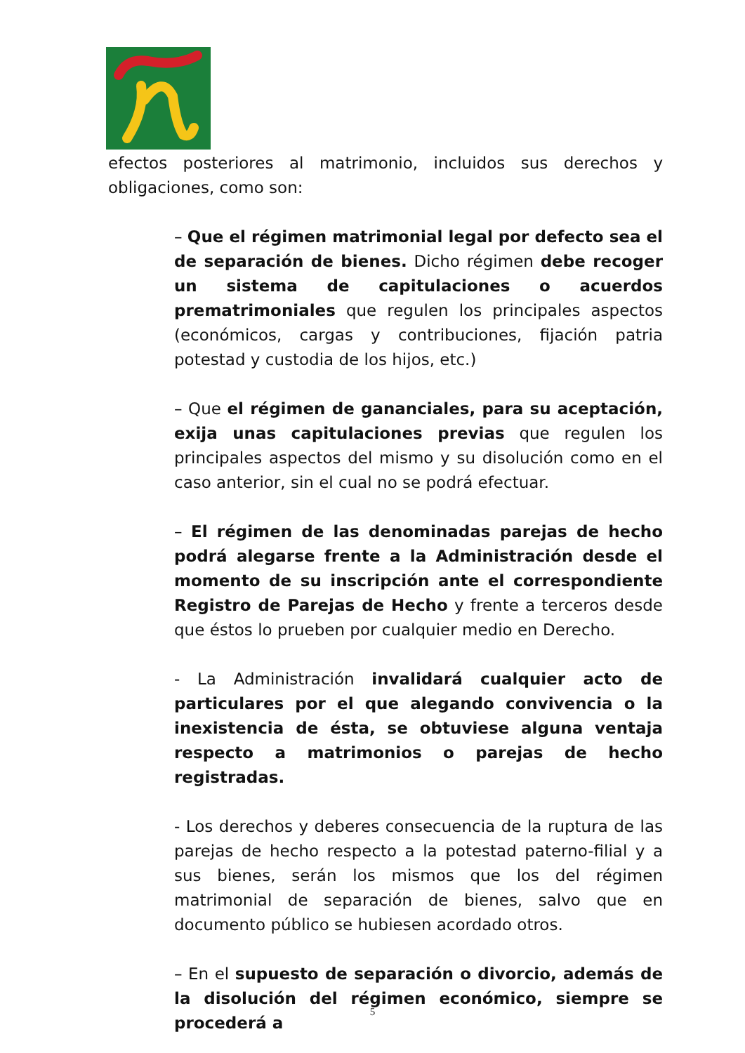efectos posteriores al matrimonio, incluidos sus derechos y obligaciones, como son:
– Que el régimen matrimonial legal por defecto sea el de separación de bienes. Dicho régimen debe recoger un sistema de capitulaciones o acuerdos prematrimoniales que regulen los principales aspectos (económicos, cargas y contribuciones, fijación patria potestad y custodia de los hijos, etc.)
– Que el régimen de gananciales, para su aceptación, exija unas capitulaciones previas que regulen los principales aspectos del mismo y su disolución como en el caso anterior, sin el cual no se podrá efectuar.
– El régimen de las denominadas parejas de hecho podrá alegarse frente a la Administración desde el momento de su inscripción ante el correspondiente Registro de Parejas de Hecho y frente a terceros desde que éstos lo prueben por cualquier medio en Derecho.
- La Administración invalidará cualquier acto de particulares por el que alegando convivencia o la inexistencia de ésta, se obtuviese alguna ventaja respecto a matrimonios o parejas de hecho registradas.
- Los derechos y deberes consecuencia de la ruptura de las parejas de hecho respecto a la potestad paterno-filial y a sus bienes, serán los mismos que los del régimen matrimonial de separación de bienes, salvo que en documento público se hubiesen acordado otros.
– En el supuesto de separación o divorcio, además de la disolución del régimen económico, siempre se procederá a
5